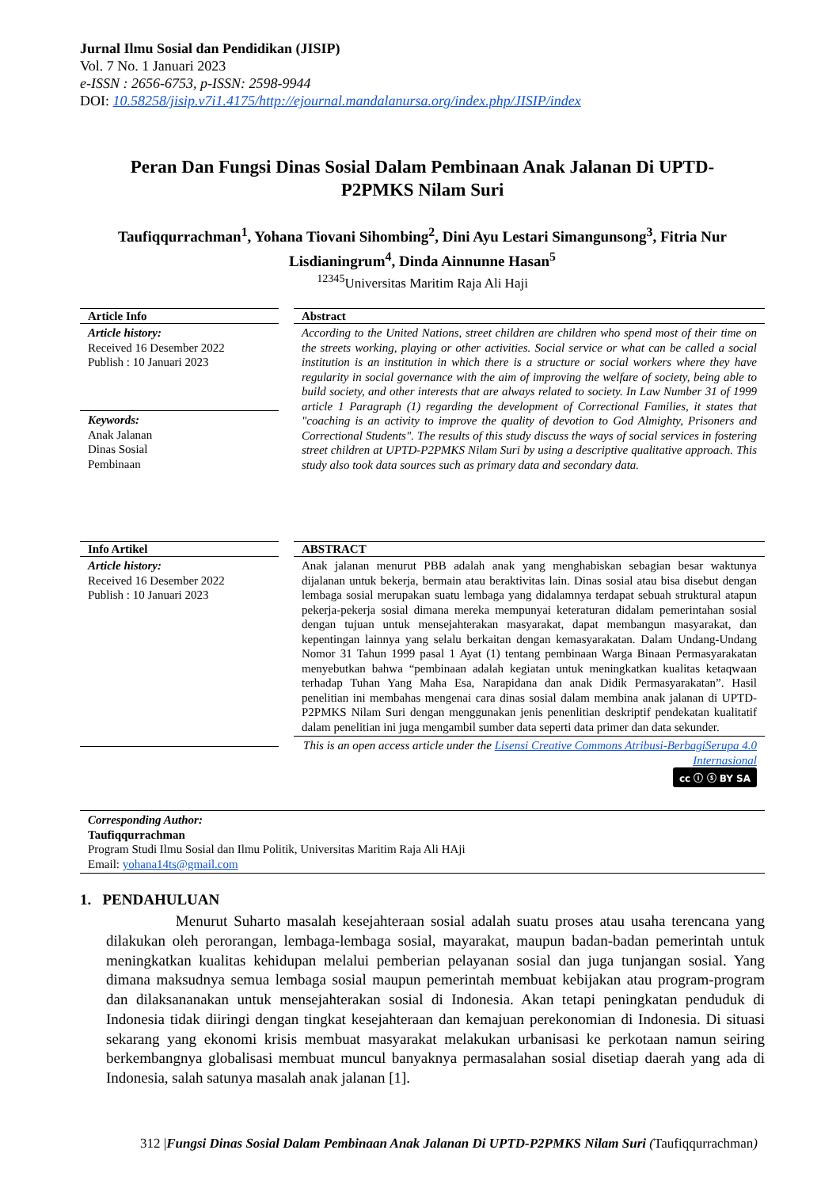Jurnal Ilmu Sosial dan Pendidikan (JISIP)
Vol. 7 No. 1 Januari 2023
e-ISSN : 2656-6753, p-ISSN: 2598-9944
DOI: 10.58258/jisip.v7i1.4175/http://ejournal.mandalanursa.org/index.php/JISIP/index
Peran Dan Fungsi Dinas Sosial Dalam Pembinaan Anak Jalanan Di UPTD-P2PMKS Nilam Suri
Taufiqqurrachman<sup>1</sup>, Yohana Tiovani Sihombing<sup>2</sup>, Dini Ayu Lestari Simangunsong<sup>3</sup>, Fitria Nur Lisdianingrum<sup>4</sup>, Dinda Ainnunne Hasan<sup>5</sup>
<sup>12345</sup>Universitas Maritim Raja Ali Haji
Article Info
Article history:
Received 16 Desember 2022
Publish : 10 Januari 2023
Keywords:
Anak Jalanan
Dinas Sosial
Pembinaan
Abstract
According to the United Nations, street children are children who spend most of their time on the streets working, playing or other activities. Social service or what can be called a social institution is an institution in which there is a structure or social workers where they have regularity in social governance with the aim of improving the welfare of society, being able to build society, and other interests that are always related to society. In Law Number 31 of 1999 article 1 Paragraph (1) regarding the development of Correctional Families, it states that "coaching is an activity to improve the quality of devotion to God Almighty, Prisoners and Correctional Students". The results of this study discuss the ways of social services in fostering street children at UPTD-P2PMKS Nilam Suri by using a descriptive qualitative approach. This study also took data sources such as primary data and secondary data.
Info Artikel
Article history:
Received 16 Desember 2022
Publish : 10 Januari 2023
ABSTRACT
Anak jalanan menurut PBB adalah anak yang menghabiskan sebagian besar waktunya dijalanan untuk bekerja, bermain atau beraktivitas lain. Dinas sosial atau bisa disebut dengan lembaga sosial merupakan suatu lembaga yang didalamnya terdapat sebuah struktural atapun pekerja-pekerja sosial dimana mereka mempunyai keteraturan didalam pemerintahan sosial dengan tujuan untuk mensejahterakan masyarakat, dapat membangun masyarakat, dan kepentingan lainnya yang selalu berkaitan dengan kemasyarakatan. Dalam Undang-Undang Nomor 31 Tahun 1999 pasal 1 Ayat (1) tentang pembinaan Warga Binaan Permasyarakatan menyebutkan bahwa “pembinaan adalah kegiatan untuk meningkatkan kualitas ketaqwaan terhadap Tuhan Yang Maha Esa, Narapidana dan anak Didik Permasyarakatan”. Hasil penelitian ini membahas mengenai cara dinas sosial dalam membina anak jalanan di UPTD-P2PMKS Nilam Suri dengan menggunakan jenis penenlitian deskriptif pendekatan kualitatif dalam penelitian ini juga mengambil sumber data seperti data primer dan data sekunder.
This is an open access article under the Lisensi Creative Commons Atribusi-BerbagiSerupa 4.0 Internasional
cc ⓘ ⓢ BY SA
Corresponding Author:
Taufiqqurrachman
Program Studi Ilmu Sosial dan Ilmu Politik, Universitas Maritim Raja Ali HAji
Email: yohana14ts@gmail.com
1. PENDAHULUAN
Menurut Suharto masalah kesejahteraan sosial adalah suatu proses atau usaha terencana yang dilakukan oleh perorangan, lembaga-lembaga sosial, mayarakat, maupun badan-badan pemerintah untuk meningkatkan kualitas kehidupan melalui pemberian pelayanan sosial dan juga tunjangan sosial. Yang dimana maksudnya semua lembaga sosial maupun pemerintah membuat kebijakan atau program-program dan dilaksananakan untuk mensejahterakan sosial di Indonesia. Akan tetapi peningkatan penduduk di Indonesia tidak diiringi dengan tingkat kesejahteraan dan kemajuan perekonomian di Indonesia. Di situasi sekarang yang ekonomi krisis membuat masyarakat melakukan urbanisasi ke perkotaan namun seiring berkembangnya globalisasi membuat muncul banyaknya permasalahan sosial disetiap daerah yang ada di Indonesia, salah satunya masalah anak jalanan [1].
312 |Fungsi Dinas Sosial Dalam Pembinaan Anak Jalanan Di UPTD-P2PMKS Nilam Suri (Taufiqqurrachman)